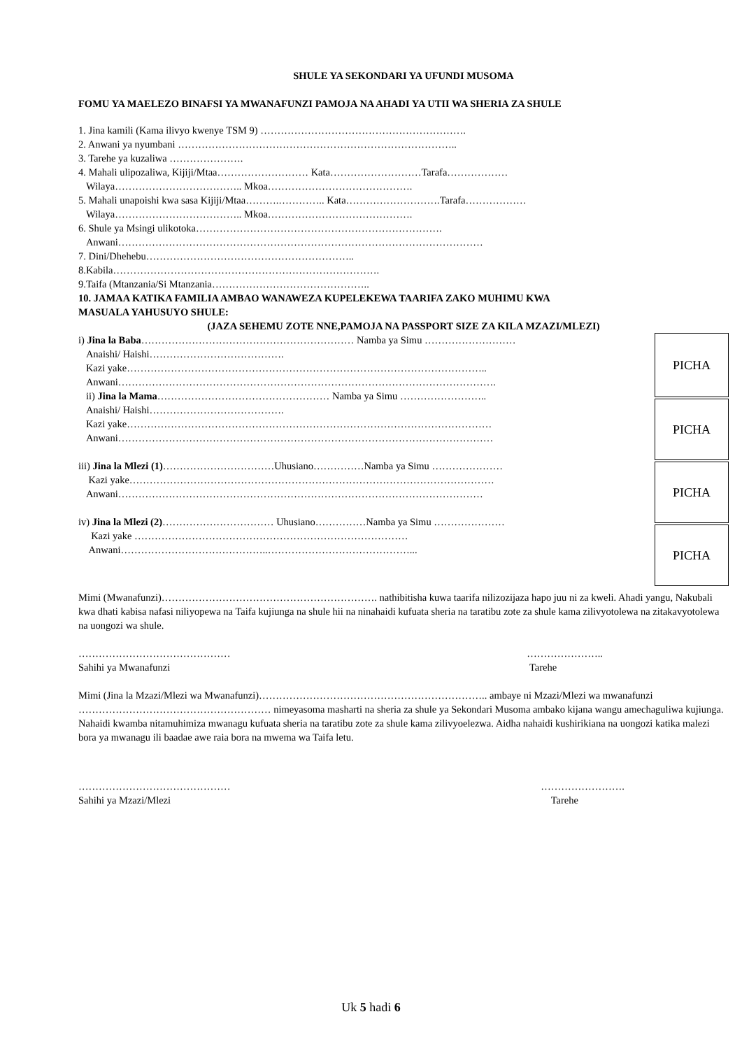SHULE YA SEKONDARI YA UFUNDI MUSOMA
FOMU YA MAELEZO BINAFSI YA MWANAFUNZI PAMOJA NA AHADI YA UTII WA SHERIA ZA SHULE
1. Jina kamili (Kama ilivyo kwenye TSM 9) …………………………………………………….
2. Anwani ya nyumbani ………………………………………………………………………..
3. Tarehe ya kuzaliwa ………………….
4. Mahali ulipozaliwa, Kijiji/Mtaa……………………… Kata………………………Tarafa………………
Wilaya……………………………….. Mkoa…………………………………….
5. Mahali unapoishi kwa sasa Kijiji/Mtaa……….………….. Kata……………………….Tarafa………………
Wilaya……………………………….. Mkoa…………………………………….
6. Shule ya Msingi ulikotoka……………………………………………………………….
Anwani………………………………………………………………………………………………
7. Dini/Dhehebu……………………………………………………..
8.Kabila…………………………………………………………………….
9.Taifa (Mtanzania/Si Mtanzania………………………………………..
10. JAMAA KATIKA FAMILIA AMBAO WANAWEZA KUPELEKEWA TAARIFA ZAKO MUHIMU KWA
MASUALA YAHUSUYO SHULE:
(JAZA SEHEMU ZOTE NNE,PAMOJA NA PASSPORT SIZE ZA KILA MZAZI/MLEZI)
i) Jina la Baba……………………………………………………… Namba ya Simu ………………………
Anaishi/ Haishi………………………………….
Kazi yake……………………………………………………………………………………………..
Anwani………………………………………………………………………………………………….
ii) Jina la Mama…………………………………………… Namba ya Simu ……………………..
Anaishi/ Haishi………………………………….
Kazi yake………………………………………………………………………………………………
Anwani…………………………………………………………………………………………………
iii) Jina la Mlezi (1)……………………………Uhusiano……………Namba ya Simu …………………
Kazi yake………………………………………………………………………………………………
Anwani………………………………………………………………………………………………
iv) Jina la Mlezi (2)…………………………… Uhusiano……………Namba ya Simu …………………
Kazi yake ………………………………………………………………………
Anwani……………………………………..……………………………………...
PICHA
PICHA
PICHA
PICHA
Mimi (Mwanafunzi)………………………………………………………. nathibitisha kuwa taarifa nilizozijaza hapo juu ni za kweli. Ahadi yangu, Nakubali kwa dhati kabisa nafasi niliyopewa na Taifa kujiunga na shule hii na ninahaidi kufuata sheria na taratibu zote za shule kama zilivyotolewa na zitakavyotolewa na uongozi wa shule.
……………………………………… …………………..
Sahihi ya Mwanafunzi Tarehe
Mimi (Jina la Mzazi/Mlezi wa Mwanafunzi)………………………………………………………….. ambaye ni Mzazi/Mlezi wa mwanafunzi ………………………………………………… nimeyasoma masharti na sheria za shule ya Sekondari Musoma ambako kijana wangu amechaguliwa kujiunga. Nahaidi kwamba nitamuhimiza mwanagu kufuata sheria na taratibu zote za shule kama zilivyoelezwa. Aidha nahaidi kushirikiana na uongozi katika malezi bora ya mwanagu ili baadae awe raia bora na mwema wa Taifa letu.
……………………………………… …………………….
Sahihi ya Mzazi/Mlezi Tarehe
Uk 5 hadi 6